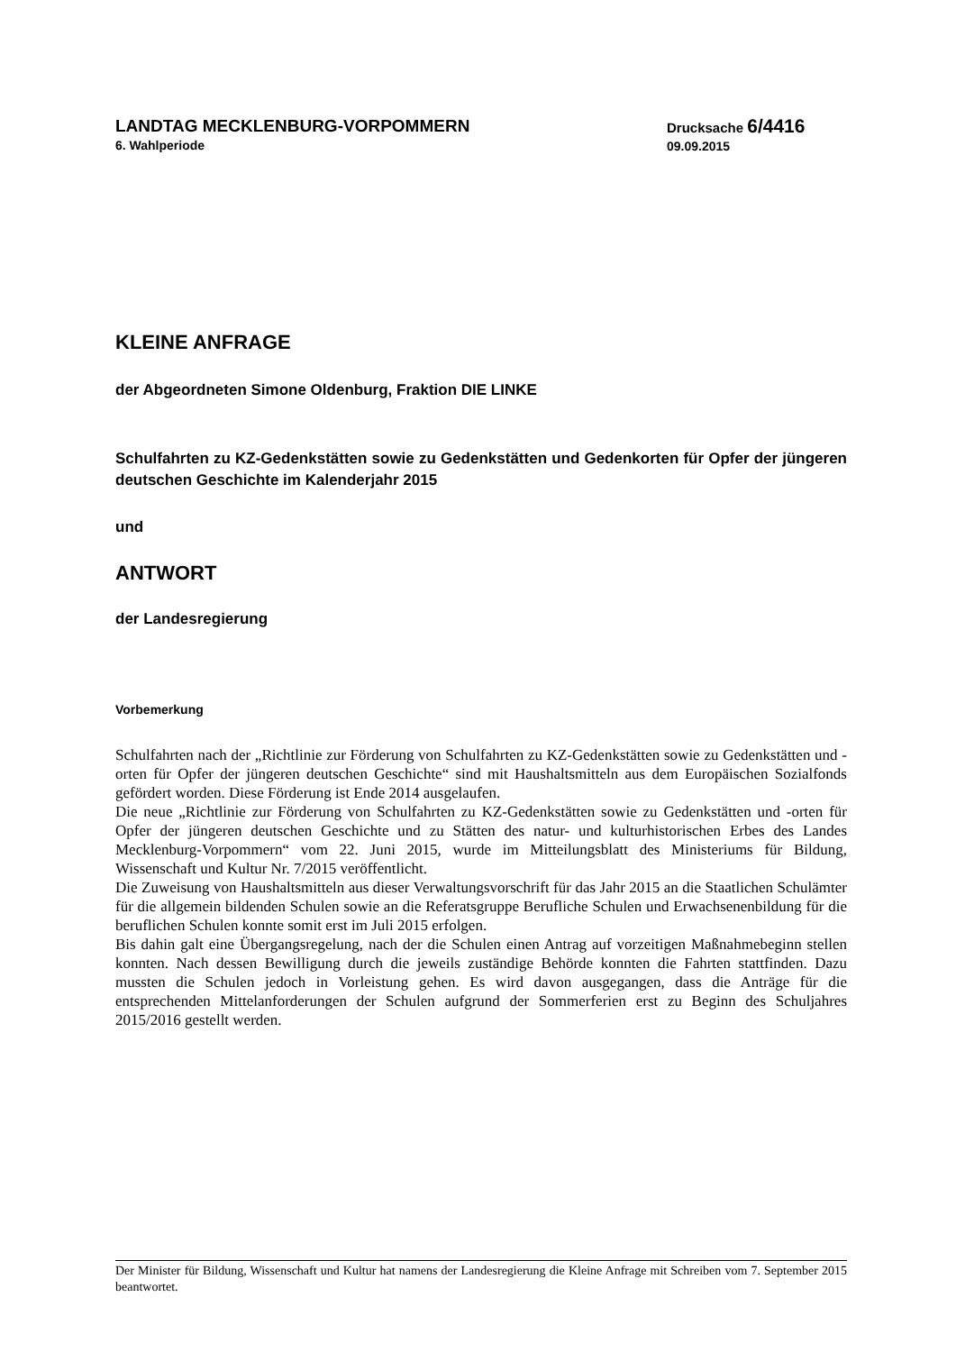LANDTAG MECKLENBURG-VORPOMMERN
6. Wahlperiode
Drucksache 6/4416
09.09.2015
KLEINE ANFRAGE
der Abgeordneten Simone Oldenburg, Fraktion DIE LINKE
Schulfahrten zu KZ-Gedenkstätten sowie zu Gedenkstätten und Gedenkorten für Opfer der jüngeren deutschen Geschichte im Kalenderjahr 2015
und
ANTWORT
der Landesregierung
Vorbemerkung
Schulfahrten nach der „Richtlinie zur Förderung von Schulfahrten zu KZ-Gedenkstätten sowie zu Gedenkstätten und -orten für Opfer der jüngeren deutschen Geschichte“ sind mit Haushaltsmitteln aus dem Europäischen Sozialfonds gefördert worden. Diese Förderung ist Ende 2014 ausgelaufen.
Die neue „Richtlinie zur Förderung von Schulfahrten zu KZ-Gedenkstätten sowie zu Gedenkstätten und -orten für Opfer der jüngeren deutschen Geschichte und zu Stätten des natur- und kulturhistorischen Erbes des Landes Mecklenburg-Vorpommern“ vom 22. Juni 2015, wurde im Mitteilungsblatt des Ministeriums für Bildung, Wissenschaft und Kultur Nr. 7/2015 veröffentlicht.
Die Zuweisung von Haushaltsmitteln aus dieser Verwaltungsvorschrift für das Jahr 2015 an die Staatlichen Schulämter für die allgemein bildenden Schulen sowie an die Referatsgruppe Berufliche Schulen und Erwachsenenbildung für die beruflichen Schulen konnte somit erst im Juli 2015 erfolgen.
Bis dahin galt eine Übergangsregelung, nach der die Schulen einen Antrag auf vorzeitigen Maßnahmebeginn stellen konnten. Nach dessen Bewilligung durch die jeweils zuständige Behörde konnten die Fahrten stattfinden. Dazu mussten die Schulen jedoch in Vorleistung gehen. Es wird davon ausgegangen, dass die Anträge für die entsprechenden Mittelanforderungen der Schulen aufgrund der Sommerferien erst zu Beginn des Schuljahres 2015/2016 gestellt werden.
Der Minister für Bildung, Wissenschaft und Kultur hat namens der Landesregierung die Kleine Anfrage mit Schreiben vom 7. September 2015 beantwortet.